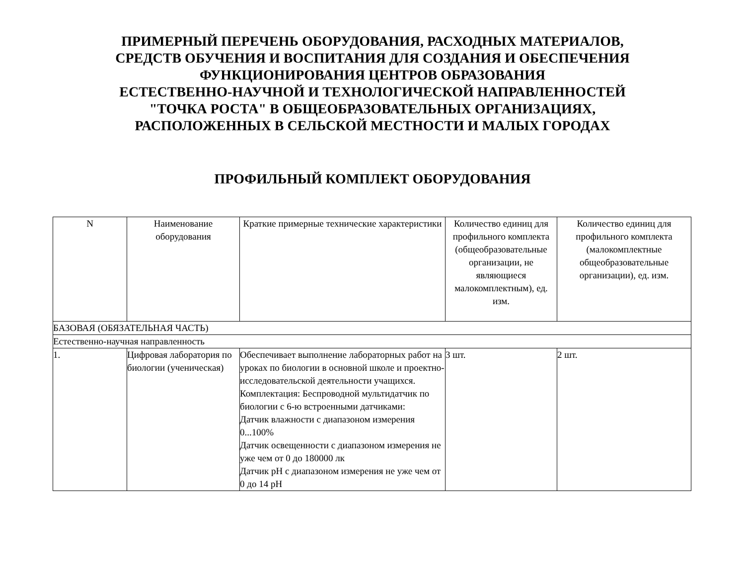ПРИМЕРНЫЙ ПЕРЕЧЕНЬ ОБОРУДОВАНИЯ, РАСХОДНЫХ МАТЕРИАЛОВ,
СРЕДСТВ ОБУЧЕНИЯ И ВОСПИТАНИЯ ДЛЯ СОЗДАНИЯ И ОБЕСПЕЧЕНИЯ
ФУНКЦИОНИРОВАНИЯ ЦЕНТРОВ ОБРАЗОВАНИЯ
ЕСТЕСТВЕННО-НАУЧНОЙ И ТЕХНОЛОГИЧЕСКОЙ НАПРАВЛЕННОСТЕЙ
"ТОЧКА РОСТА" В ОБЩЕОБРАЗОВАТЕЛЬНЫХ ОРГАНИЗАЦИЯХ,
РАСПОЛОЖЕННЫХ В СЕЛЬСКОЙ МЕСТНОСТИ И МАЛЫХ ГОРОДАХ
ПРОФИЛЬНЫЙ КОМПЛЕКТ ОБОРУДОВАНИЯ
| N | Наименование оборудования | Краткие примерные технические характеристики | Количество единиц для профильного комплекта (общеобразовательные организации, не являющиеся малокомплектным), ед. изм. | Количество единиц для профильного комплекта (малокомплектные общеобразовательные организации), ед. изм. |
| --- | --- | --- | --- | --- |
| БАЗОВАЯ (ОБЯЗАТЕЛЬНАЯ ЧАСТЬ) | | | | |
| Естественно-научная направленность | | | | |
| 1. | Цифровая лаборатория по биологии (ученическая) | Обеспечивает выполнение лабораторных работ на уроках по биологии в основной школе и проектно-исследовательской деятельности учащихся. Комплектация: Беспроводной мультидатчик по биологии с 6-ю встроенными датчиками: Датчик влажности с диапазоном измерения 0...100% Датчик освещенности с диапазоном измерения не уже чем от 0 до 180000 лк Датчик pH с диапазоном измерения не уже чем от 0 до 14 pH | 3 шт. | 2 шт. |